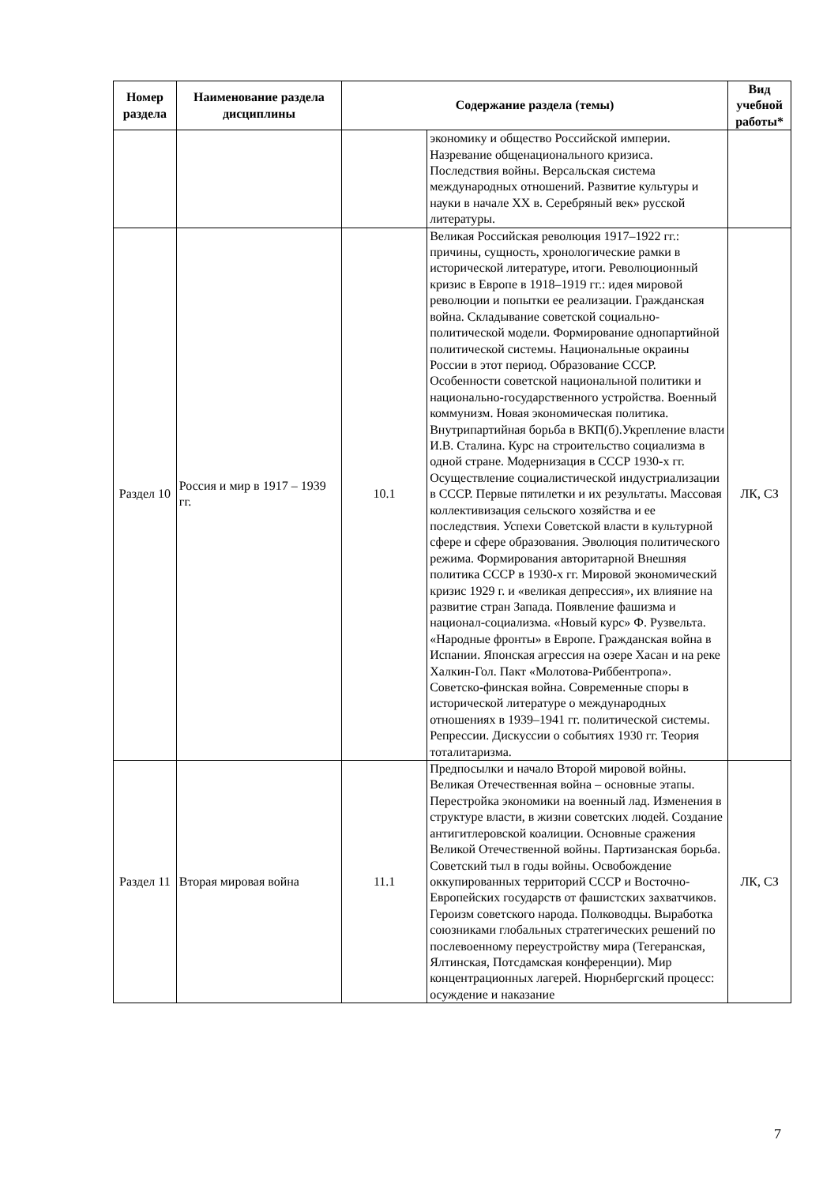| Номер раздела | Наименование раздела дисциплины | Содержание раздела (темы) | | Вид учебной работы* |
| --- | --- | --- | --- | --- |
| | | | экономику и общество Российской империи. Назревание общенационального кризиса. Последствия войны. Версальская система международных отношений. Развитие культуры и науки в начале XX в. Серебряный век» русской литературы. | |
| Раздел 10 | Россия и мир в 1917 – 1939 гг. | 10.1 | Великая Российская революция 1917–1922 гг.: причины, сущность, хронологические рамки в исторической литературе, итоги. Революционный кризис в Европе в 1918–1919 гг.: идея мировой революции и попытки ее реализации. Гражданская война. Складывание советской социально-политической модели. Формирование однопартийной политической системы. Национальные окраины России в этот период. Образование СССР. Особенности советской национальной политики и национально-государственного устройства. Военный коммунизм. Новая экономическая политика. Внутрипартийная борьба в ВКП(б).Укрепление власти И.В. Сталина. Курс на строительство социализма в одной стране. Модернизация в СССР 1930-х гг. Осуществление социалистической индустриализации в СССР. Первые пятилетки и их результаты. Массовая коллективизация сельского хозяйства и ее последствия. Успехи Советской власти в культурной сфере и сфере образования. Эволюция политического режима. Формирования авторитарной Внешняя политика СССР в 1930-х гг. Мировой экономический кризис 1929 г. и «великая депрессия», их влияние на развитие стран Запада. Появление фашизма и национал-социализма. «Новый курс» Ф. Рузвельта. «Народные фронты» в Европе. Гражданская война в Испании. Японская агрессия на озере Хасан и на реке Халкин-Гол. Пакт «Молотова-Риббентропа». Советско-финская война. Современные споры в исторической литературе о международных отношениях в 1939–1941 гг. политической системы. Репрессии. Дискуссии о событиях 1930 гг. Теория тоталитаризма. | ЛК, СЗ |
| Раздел 11 | Вторая мировая война | 11.1 | Предпосылки и начало Второй мировой войны. Великая Отечественная война – основные этапы. Перестройка экономики на военный лад. Изменения в структуре власти, в жизни советских людей. Создание антигитлеровской коалиции. Основные сражения Великой Отечественной войны. Партизанская борьба. Советский тыл в годы войны. Освобождение оккупированных территорий СССР и Восточно-Европейских государств от фашистских захватчиков. Героизм советского народа. Полководцы. Выработка союзниками глобальных стратегических решений по послевоенному переустройству мира (Тегеранская, Ялтинская, Потсдамская конференции). Мир концентрационных лагерей. Нюрнбергский процесс: осуждение и наказание | ЛК, СЗ |
7